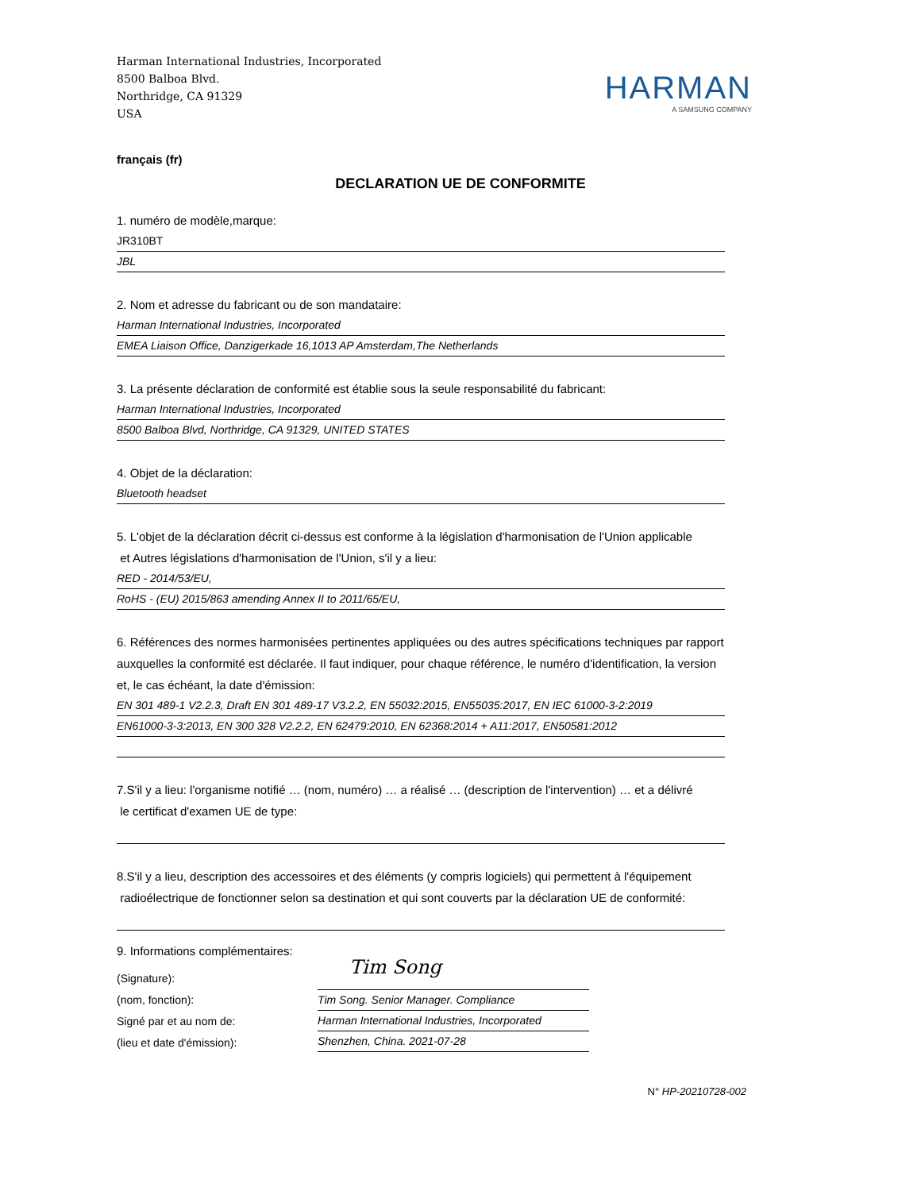Harman International Industries, Incorporated
8500 Balboa Blvd.
Northridge, CA 91329
USA
HARMAN
A SAMSUNG COMPANY
français (fr)
DECLARATION UE DE CONFORMITE
1. numéro de modèle,marque:
JR310BT
JBL
2. Nom et adresse du fabricant ou de son mandataire:
Harman International Industries, Incorporated
EMEA Liaison Office, Danzigerkade 16,1013 AP Amsterdam,The Netherlands
3. La présente déclaration de conformité est établie sous la seule responsabilité du fabricant:
Harman International Industries, Incorporated
8500 Balboa Blvd, Northridge, CA 91329, UNITED STATES
4. Objet de la déclaration:
Bluetooth headset
5. L'objet de la déclaration décrit ci-dessus est conforme à la législation d'harmonisation de l'Union applicable
et Autres législations d'harmonisation de l'Union, s'il y a lieu:
RED - 2014/53/EU,
RoHS - (EU) 2015/863 amending Annex II to 2011/65/EU,
6. Références des normes harmonisées pertinentes appliquées ou des autres spécifications techniques par rapport auxquelles la conformité est déclarée. Il faut indiquer, pour chaque référence, le numéro d'identification, la version et, le cas échéant, la date d'émission:
EN 301 489-1 V2.2.3, Draft EN 301 489-17 V3.2.2, EN 55032:2015, EN55035:2017, EN IEC 61000-3-2:2019
EN61000-3-3:2013, EN 300 328 V2.2.2, EN 62479:2010, EN 62368:2014 + A11:2017, EN50581:2012
7.S'il y a lieu: l'organisme notifié … (nom, numéro) … a réalisé … (description de l'intervention) … et a délivré
le certificat d'examen UE de type:
8.S'il y a lieu, description des accessoires et des éléments (y compris logiciels) qui permettent à l'équipement
radioélectrique de fonctionner selon sa destination et qui sont couverts par la déclaration UE de conformité:
9. Informations complémentaires:
(Signature):
(nom, fonction):
Signé par et au nom de:
(lieu et date d'émission):
Tim Song
Tim Song. Senior Manager. Compliance
Harman International Industries, Incorporated
Shenzhen, China. 2021-07-28
N° HP-20210728-002